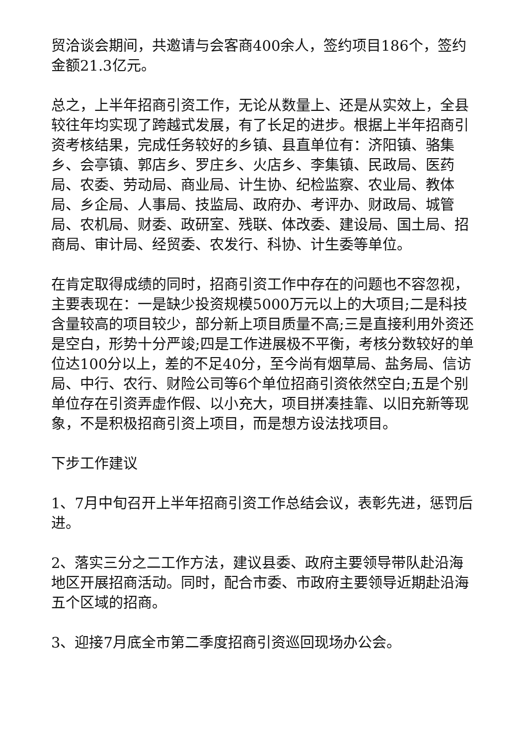贸洽谈会期间，共邀请与会客商400余人，签约项目186个，签约金额21.3亿元。
总之，上半年招商引资工作，无论从数量上、还是从实效上，全县较往年均实现了跨越式发展，有了长足的进步。根据上半年招商引资考核结果，完成任务较好的乡镇、县直单位有：济阳镇、骆集乡、会亭镇、郭店乡、罗庄乡、火店乡、李集镇、民政局、医药局、农委、劳动局、商业局、计生协、纪检监察、农业局、教体局、乡企局、人事局、技监局、政府办、考评办、财政局、城管局、农机局、财委、政研室、残联、体改委、建设局、国土局、招商局、审计局、经贸委、农发行、科协、计生委等单位。
在肯定取得成绩的同时，招商引资工作中存在的问题也不容忽视，主要表现在：一是缺少投资规模5000万元以上的大项目;二是科技含量较高的项目较少，部分新上项目质量不高;三是直接利用外资还是空白，形势十分严竣;四是工作进展极不平衡，考核分数较好的单位达100分以上，差的不足40分，至今尚有烟草局、盐务局、信访局、中行、农行、财险公司等6个单位招商引资依然空白;五是个别单位存在引资弄虚作假、以小充大，项目拼凑挂靠、以旧充新等现象，不是积极招商引资上项目，而是想方设法找项目。
下步工作建议
1、7月中旬召开上半年招商引资工作总结会议，表彰先进，惩罚后进。
2、落实三分之二工作方法，建议县委、政府主要领导带队赴沿海地区开展招商活动。同时，配合市委、市政府主要领导近期赴沿海五个区域的招商。
3、迎接7月底全市第二季度招商引资巡回现场办公会。